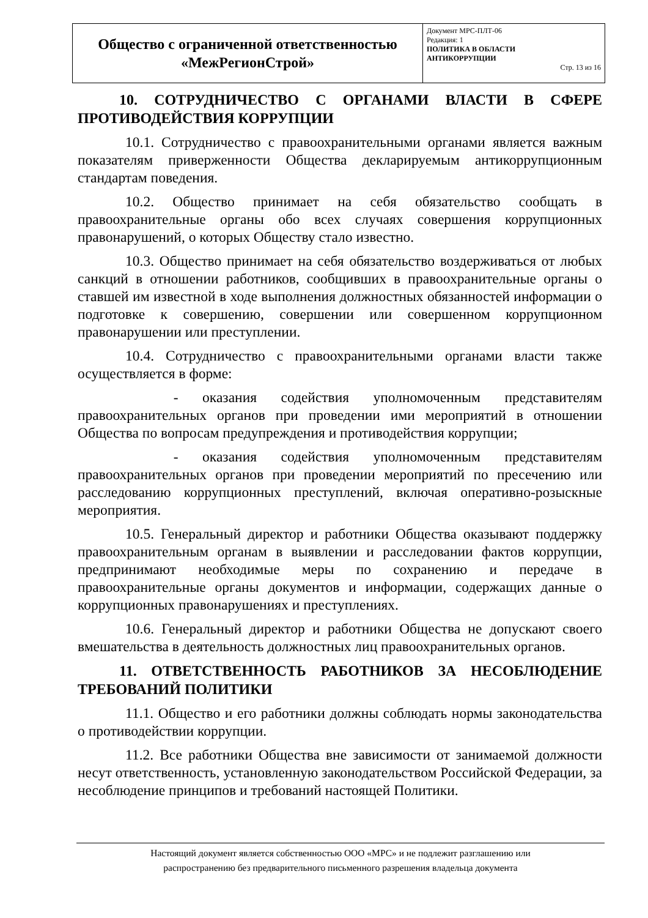| Общество с ограниченной ответственностью «МежРегионСтрой» | Документ МРС-ПЛТ-06 Редакция: 1 ПОЛИТИКА В ОБЛАСТИ АНТИКОРРУПЦИИ Стр. 13 из 16 |
10. СОТРУДНИЧЕСТВО С ОРГАНАМИ ВЛАСТИ В СФЕРЕ ПРОТИВОДЕЙСТВИЯ КОРРУПЦИИ
10.1. Сотрудничество с правоохранительными органами является важным показателям приверженности Общества декларируемым антикоррупционным стандартам поведения.
10.2. Общество принимает на себя обязательство сообщать в правоохранительные органы обо всех случаях совершения коррупционных правонарушений, о которых Обществу стало известно.
10.3. Общество принимает на себя обязательство воздерживаться от любых санкций в отношении работников, сообщивших в правоохранительные органы о ставшей им известной в ходе выполнения должностных обязанностей информации о подготовке к совершению, совершении или совершенном коррупционном правонарушении или преступлении.
10.4. Сотрудничество с правоохранительными органами власти также осуществляется в форме:
- оказания содействия уполномоченным представителям правоохранительных органов при проведении ими мероприятий в отношении Общества по вопросам предупреждения и противодействия коррупции;
- оказания содействия уполномоченным представителям правоохранительных органов при проведении мероприятий по пресечению или расследованию коррупционных преступлений, включая оперативно-розыскные мероприятия.
10.5. Генеральный директор и работники Общества оказывают поддержку правоохранительным органам в выявлении и расследовании фактов коррупции, предпринимают необходимые меры по сохранению и передаче в правоохранительные органы документов и информации, содержащих данные о коррупционных правонарушениях и преступлениях.
10.6. Генеральный директор и работники Общества не допускают своего вмешательства в деятельность должностных лиц правоохранительных органов.
11. ОТВЕТСТВЕННОСТЬ РАБОТНИКОВ ЗА НЕСОБЛЮДЕНИЕ ТРЕБОВАНИЙ ПОЛИТИКИ
11.1. Общество и его работники должны соблюдать нормы законодательства о противодействии коррупции.
11.2. Все работники Общества вне зависимости от занимаемой должности несут ответственность, установленную законодательством Российской Федерации, за несоблюдение принципов и требований настоящей Политики.
Настоящий документ является собственностью ООО «МРС» и не подлежит разглашению или
распространению без предварительного письменного разрешения владельца документа